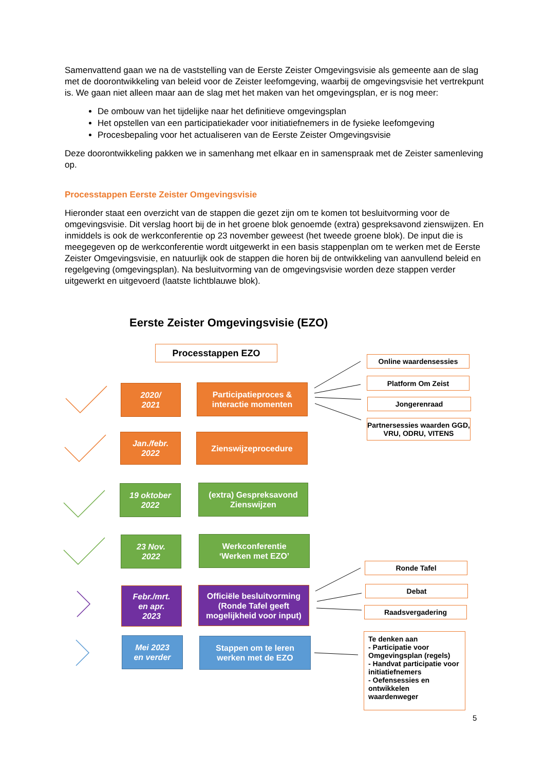Samenvattend gaan we na de vaststelling van de Eerste Zeister Omgevingsvisie als gemeente aan de slag met de doorontwikkeling van beleid voor de Zeister leefomgeving, waarbij de omgevingsvisie het vertrekpunt is. We gaan niet alleen maar aan de slag met het maken van het omgevingsplan, er is nog meer:
De ombouw van het tijdelijke naar het definitieve omgevingsplan
Het opstellen van een participatiekader voor initiatiefnemers in de fysieke leefomgeving
Procesbepaling voor het actualiseren van de Eerste Zeister Omgevingsvisie
Deze doorontwikkeling pakken we in samenhang met elkaar en in samenspraak met de Zeister samenleving op.
Processtappen Eerste Zeister Omgevingsvisie
Hieronder staat een overzicht van de stappen die gezet zijn om te komen tot besluitvorming voor de omgevingsvisie. Dit verslag hoort bij de in het groene blok genoemde (extra) gespreksavond zienswijzen. En inmiddels is ook de werkconferentie op 23 november geweest (het tweede groene blok). De input die is meegegeven op de werkconferentie wordt uitgewerkt in een basis stappenplan om te werken met de Eerste Zeister Omgevingsvisie, en natuurlijk ook de stappen die horen bij de ontwikkeling van aanvullend beleid en regelgeving (omgevingsplan). Na besluitvorming van de omgevingsvisie worden deze stappen verder uitgewerkt en uitgevoerd (laatste lichtblauwe blok).
Eerste Zeister Omgevingsvisie (EZO)
Processtappen EZO
2020/
2021
Participatieproces &
interactie momenten
Jan./febr.
2022
Zienswijzeprocedure
19 oktober
2022
(extra) Gespreksavond
Zienswijzen
23 Nov.
2022
Werkconferentie
‘Werken met EZO’
Febr./mrt.
en apr.
2023
Officiële besluitvorming (Ronde Tafel geeft mogelijkheid voor input)
Mei 2023
en verder
Stappen om te leren
werken met de EZO
Online waardensessies
Platform Om Zeist
Jongerenraad
Partnersessies waarden GGD, VRU, ODRU, VITENS
Ronde Tafel
Debat
Raadsvergadering
Te denken aan
- Participatie voor Omgevingsplan (regels)
- Handvat participatie voor initiatiefnemers
- Oefensessies en ontwikkelen waardenweger
5